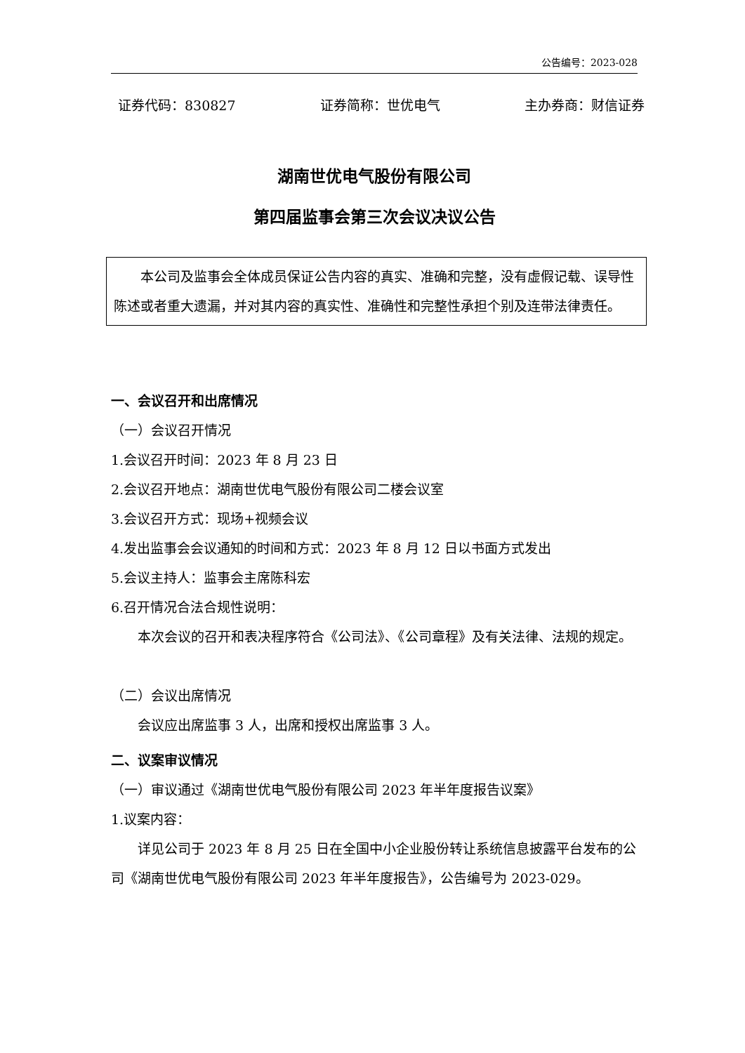公告编号：2023-028
证券代码：830827 证券简称：世优电气 主办券商：财信证券
湖南世优电气股份有限公司
第四届监事会第三次会议决议公告
本公司及监事会全体成员保证公告内容的真实、准确和完整，没有虚假记载、误导性陈述或者重大遗漏，并对其内容的真实性、准确性和完整性承担个别及连带法律责任。
一、会议召开和出席情况
（一）会议召开情况
1.会议召开时间：2023 年 8 月 23 日
2.会议召开地点：湖南世优电气股份有限公司二楼会议室
3.会议召开方式：现场+视频会议
4.发出监事会会议通知的时间和方式：2023 年 8 月 12 日以书面方式发出
5.会议主持人：监事会主席陈科宏
6.召开情况合法合规性说明：
本次会议的召开和表决程序符合《公司法》、《公司章程》及有关法律、法规的规定。
（二）会议出席情况
会议应出席监事 3 人，出席和授权出席监事 3 人。
二、议案审议情况
（一）审议通过《湖南世优电气股份有限公司 2023 年半年度报告议案》
1.议案内容：
详见公司于 2023 年 8 月 25 日在全国中小企业股份转让系统信息披露平台发布的公司《湖南世优电气股份有限公司 2023 年半年度报告》，公告编号为 2023-029。